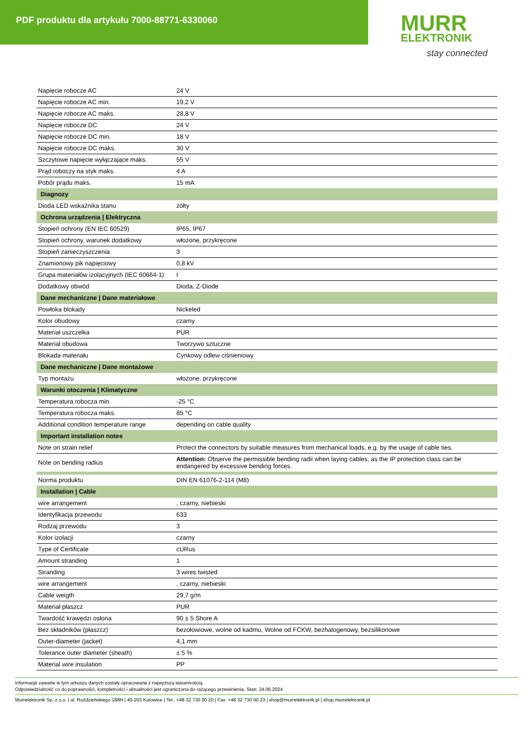PDF produktu dla artykułu 7000-88771-6330060
MURR
ELEKTRONIK
stay connected
| Napięcie robocze AC | 24 V |
| Napięcie robocze AC min. | 19,2 V |
| Napięcie robocze AC maks. | 28,8 V |
| Napięcie robocze DC | 24 V |
| Napięcie robocze DC min. | 18 V |
| Napięcie robocze DC maks. | 30 V |
| Szczytowe napięcie wyłączające maks. | 55 V |
| Prąd roboczy na styk maks. | 4 A |
| Pobór prądu maks. | 15 mA |
| Diagnozy | |
| Dioda LED wskaźnika stanu | żółty |
| Ochrona urządzenia / Elektryczna | |
| Stopień ochrony (EN IEC 60529) | IP65, IP67 |
| Stopień ochrony, warunek dodatkowy | włożone, przykręcone |
| Stopień zanieczyszczenia | 3 |
| Znamionowy pik napięciowy | 0,8 kV |
| Grupa materiałów izolacyjnych (IEC 60664-1) | I |
| Dodatkowy obwód | Dioda, Z-Diode |
| Dane mechaniczne / Dane materiałowe | |
| Powłoka blokady | Nickeled |
| Kolor obudowy | czarny |
| Materiał uszczelka | PUR |
| Materiał obudowa | Tworzywo sztuczne |
| Blokada materiału | Cynkowy odlew ciśnieniowy |
| Dane mechaniczne / Dane montażowe | |
| Typ montażu | włożone, przykręcone |
| Warunki otoczenia / Klimatyczne | |
| Temperatura robocza min. | -25 °C |
| Temperatura robocza maks. | 85 °C |
| Additional condition temperature range | depending on cable quality |
| Important installation notes | |
| Note on strain relief | Protect the connectors by suitable measures from mechanical loads, e.g. by the usage of cable ties. |
| Note on bending radius | Attention: Observe the permissible bending radii when laying cables, as the IP protection class can be endangered by excessive bending forces. |
| Norma produktu | DIN EN 61076-2-114 (M8) |
| Installation / Cable | |
| wire arrangement | , czarny, niebieski |
| Identyfikacja przewodu | 633 |
| Rodzaj przewodu | 3 |
| Kolor izolacji | czarny |
| Type of Certificate | cURus |
| Amount stranding | 1 |
| Stranding | 3 wires twisted |
| wire arrangement | , czarny, niebieski |
| Cable weigth | 29,7 g/m |
| Materiał płaszcz | PUR |
| Twardość krawędzi osłona | 90 ± 5 Shore A |
| Bez składników (płaszcz) | bezołowiowe, wolne od kadmu, Wolne od FCKW, bezhalogenowy, bezsilikonowe |
| Outer-diameter (jacket) | 4,1 mm |
| Tolerance outer diameter (sheath) | ± 5 % |
| Material wire insulation | PP |
Informacje zawarte w tym arkuszu danych zostały opracowane z najwyższą starannością.
Odpowiedzialność co do poprawności, kompletności i aktualności jest ograniczona do rażącego przewinienia. Stan: 24.06.2024
Murrelektronik Sp. z o.o. | al. Roździeńskiego 188H | 40-203 Katowice | Tel.: +48 32 730 00 20 | Fax: +48 32 730 00 23 | shop@murrelektronik.pl | shop.murrelektronik.pl